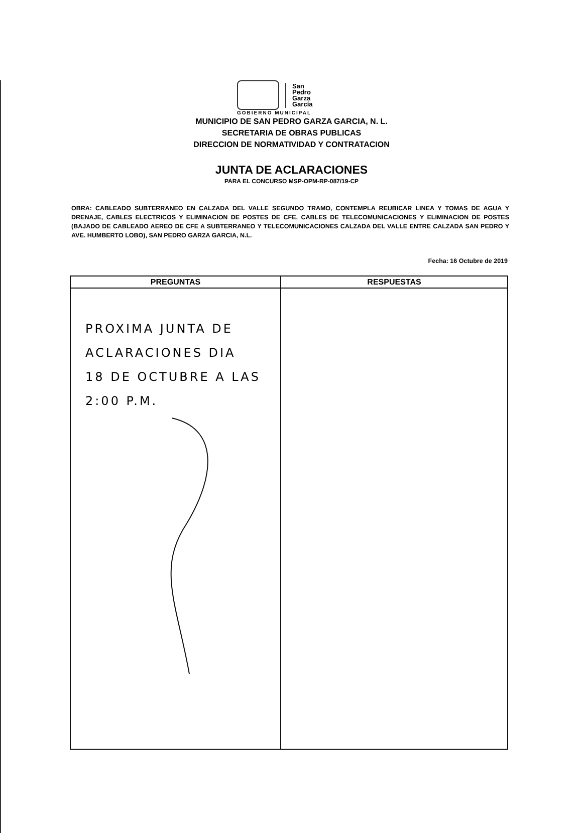San
Pedro
Garza
García
GOBIERNO MUNICIPAL
MUNICIPIO DE SAN PEDRO GARZA GARCIA, N. L.
SECRETARIA DE OBRAS PUBLICAS
DIRECCION DE NORMATIVIDAD Y CONTRATACION
JUNTA DE ACLARACIONES
PARA EL CONCURSO MSP-OPM-RP-087/19-CP
OBRA: CABLEADO SUBTERRANEO EN CALZADA DEL VALLE SEGUNDO TRAMO, CONTEMPLA REUBICAR LINEA Y TOMAS DE AGUA Y DRENAJE, CABLES ELECTRICOS Y ELIMINACION DE POSTES DE CFE, CABLES DE TELECOMUNICACIONES Y ELIMINACION DE POSTES (BAJADO DE CABLEADO AEREO DE CFE A SUBTERRANEO Y TELECOMUNICACIONES CALZADA DEL VALLE ENTRE CALZADA SAN PEDRO Y AVE. HUMBERTO LOBO), SAN PEDRO GARZA GARCIA, N.L.
Fecha: 16 Octubre de 2019
| PREGUNTAS | RESPUESTAS |
| --- | --- |
| PROXIMA JUNTA DE ACLARACIONES DIA 18 DE OCTUBRE A LAS 2:00 P.M. | |